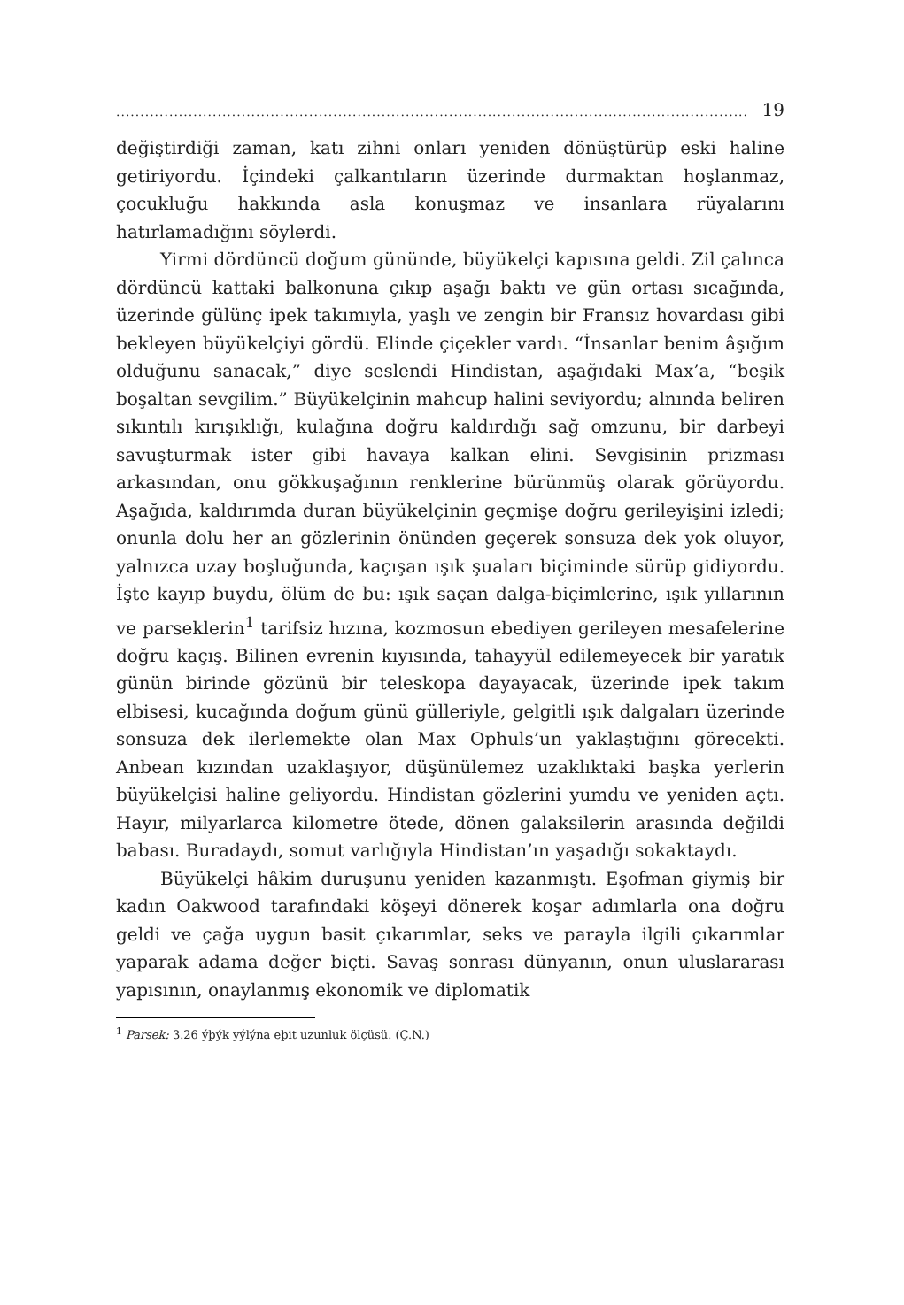...................................................................................................................................... 19
değiştirdiği zaman, katı zihni onları yeniden dönüştürüp eski hali­ne getiriyordu. İçindeki çalkantıların üzerinde durmaktan hoşlan­maz, çocukluğu hakkında asla konuşmaz ve insanlara rüyalarını hatırlamadığını söylerdi.
Yirmi dördüncü doğum gününde, büyükelçi kapısına geldi. Zil çalınca dördüncü kattaki balkonuna çıkıp aşağı baktı ve gün ortası sıcağında, üzerinde gülünç ipek takımıyla, yaşlı ve zengin bir Fran­sız hovardası gibi bekleyen büyükelçiyi gördü. Elinde çiçekler var­dı. “İnsanlar benim âşığım olduğunu sanacak,” diye seslendi Hin­distan, aşağıdaki Max’a, “beşik boşaltan sevgilim.” Büyükelçinin mahcup halini seviyordu; alnında beliren sıkıntılı kırışıklığı, kulağı­na doğru kaldırdığı sağ omzunu, bir darbeyi savuşturmak ister gibi havaya kalkan elini. Sevgisinin prizması arkasından, onu gökkuşa­ğının renklerine bürünmüş olarak görüyordu. Aşağıda, kaldırımda duran büyükelçinin geçmişe doğru gerileyişini izledi; onunla dolu her an gözlerinin önünden geçerek sonsuza dek yok oluyor, yalnız­ca uzay boşluğunda, kaçışan ışık şuaları biçiminde sürüp gidiyor­du. İşte kayıp buydu, ölüm de bu: ışık saçan dalga-biçimlerine, ışık yıllarının ve parseklerin<sup>1</sup> tarifsiz hızına, kozmosun ebediyen gerile­yen mesafelerine doğru kaçış. Bilinen evrenin kıyısında, tahayyül edilemeyecek bir yaratık günün birinde gözünü bir teleskopa daya­yacak, üzerinde ipek takım elbisesi, kucağında doğum günü gülle­riyle, gelgitli ışık dalgaları üzerinde sonsuza dek ilerlemekte olan Max Ophuls’un yaklaştığını görecekti. Anbean kızından uzaklaşı­yor, düşünülemez uzaklıktaki başka yerlerin büyükelçisi haline geliyordu. Hindistan gözlerini yumdu ve yeniden açtı. Hayır, mil­yarlarca kilometre ötede, dönen galaksilerin arasında değildi baba­sı. Buradaydı, somut varlığıyla Hindistan’ın yaşadığı sokaktaydı.
Büyükelçi hâkim duruşunu yeniden kazanmıştı. Eşofman giy­miş bir kadın Oakwood tarafındaki köşeyi dönerek koşar adımlarla ona doğru geldi ve çağa uygun basit çıkarımlar, seks ve parayla ilgili çıkarımlar yaparak adama değer biçti. Savaş sonrası dünyanın, onun uluslararası yapısının, onaylanmış ekonomik ve diplomatik
<sup>1</sup> Parsek: 3.26 ýþýk yýlýna eþit uzunluk ölçüsü. (Ç.N.)